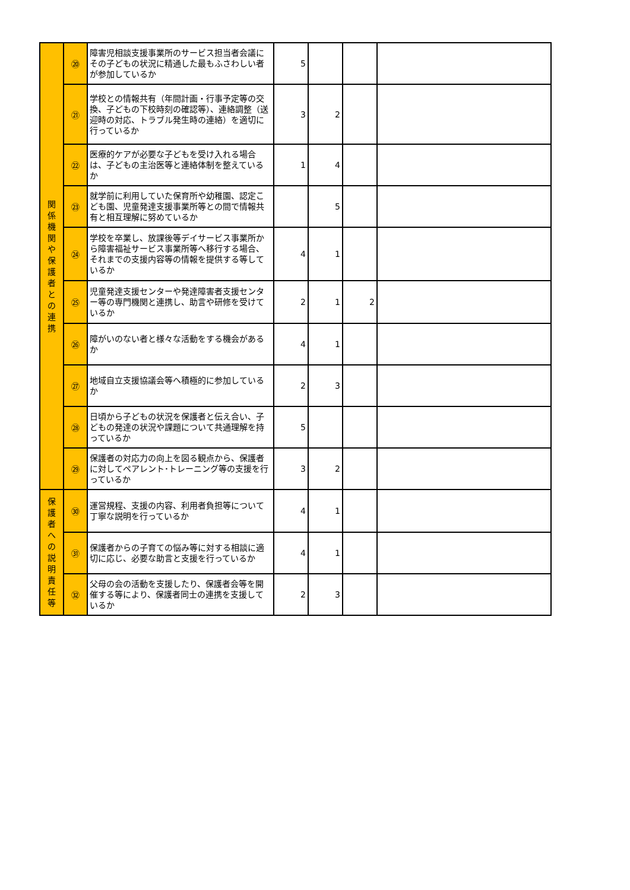| 関 係 機 関 や 保 護 者 と の 連 携 | ⑳ | 障害児相談支援事業所のサービス担当者会議にその子どもの状況に精通した最もふさわしい者が参加しているか | 5 | | | |
| | ㉑ | 学校との情報共有（年間計画・行事予定等の交換、子どもの下校時刻の確認等）、連絡調整（送迎時の対応、トラブル発生時の連絡）を適切に行っているか | 3 | 2 | | |
| | ㉒ | 医療的ケアが必要な子どもを受け入れる場合は、子どもの主治医等と連絡体制を整えているか | 1 | 4 | | |
| | ㉓ | 就学前に利用していた保育所や幼稚園、認定こども園、児童発達支援事業所等との間で情報共有と相互理解に努めているか | | 5 | | |
| | ㉔ | 学校を卒業し、放課後等デイサービス事業所から障害福祉サービス事業所等へ移行する場合、それまでの支援内容等の情報を提供する等しているか | 4 | 1 | | |
| | ㉕ | 児童発達支援センターや発達障害者支援センター等の専門機関と連携し、助言や研修を受けているか | 2 | 1 | 2 | |
| | ㉖ | 障がいのない者と様々な活動をする機会があるか | 4 | 1 | | |
| | ㉗ | 地域自立支援協議会等へ積極的に参加しているか | 2 | 3 | | |
| | ㉘ | 日頃から子どもの状況を保護者と伝え合い、子どもの発達の状況や課題について共通理解を持っているか | 5 | | | |
| | ㉙ | 保護者の対応力の向上を図る観点から、保護者に対してペアレント･トレーニング等の支援を行っているか | 3 | 2 | | |
| 保 護 者 へ の 説 明 責 任 等 | ㉚ | 運営規程、支援の内容、利用者負担等について丁寧な説明を行っているか | 4 | 1 | | |
| | ㉛ | 保護者からの子育ての悩み等に対する相談に適切に応じ、必要な助言と支援を行っているか | 4 | 1 | | |
| | ㉜ | 父母の会の活動を支援したり、保護者会等を開催する等により、保護者同士の連携を支援しているか | 2 | 3 | | |